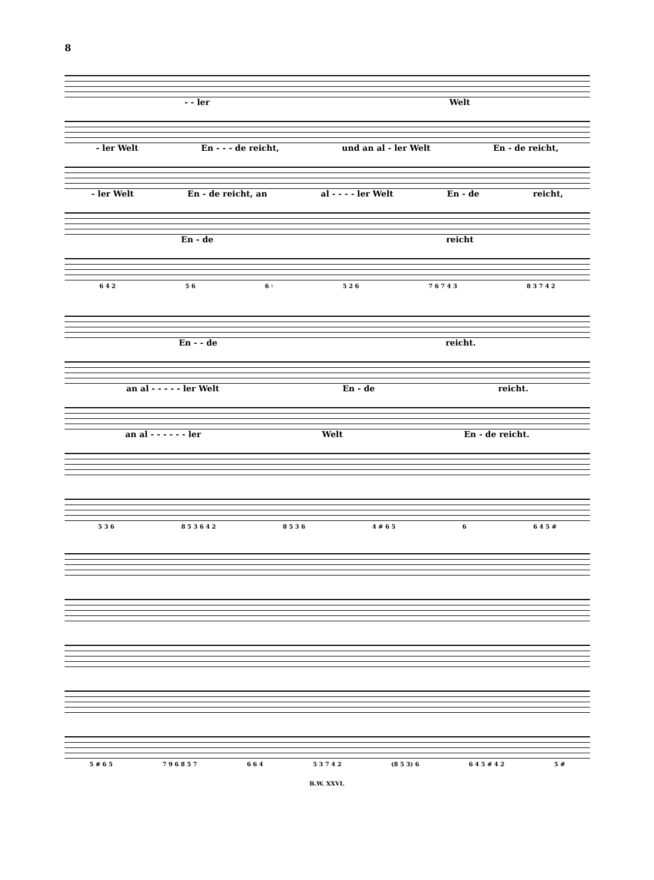8
- - ler Welt
- ler Welt En - - - de reicht, und an al - ler Welt En - de reicht,
- ler Welt En - de reicht, an al - - - - ler Welt En - de reicht,
En - de reicht
6 4 2 5 6 6 ♮ 5 2 6 7 6 7 4 3 8 3 7 4 2
En - - de reicht.
an al - - - - - ler Welt En - de reicht.
an al - - - - - - ler Welt En - de reicht.
5 3 6 8 5 3 6 4 2 8 5 3 6 4 # 6 5 6 6 4 5 #
5 # 6 5 7 9 6 8 5 7 6 6 4 5 3 7 4 2 (8 5 3) 6 6 4 5 # 4 2 5 #
B.W. XXVI.